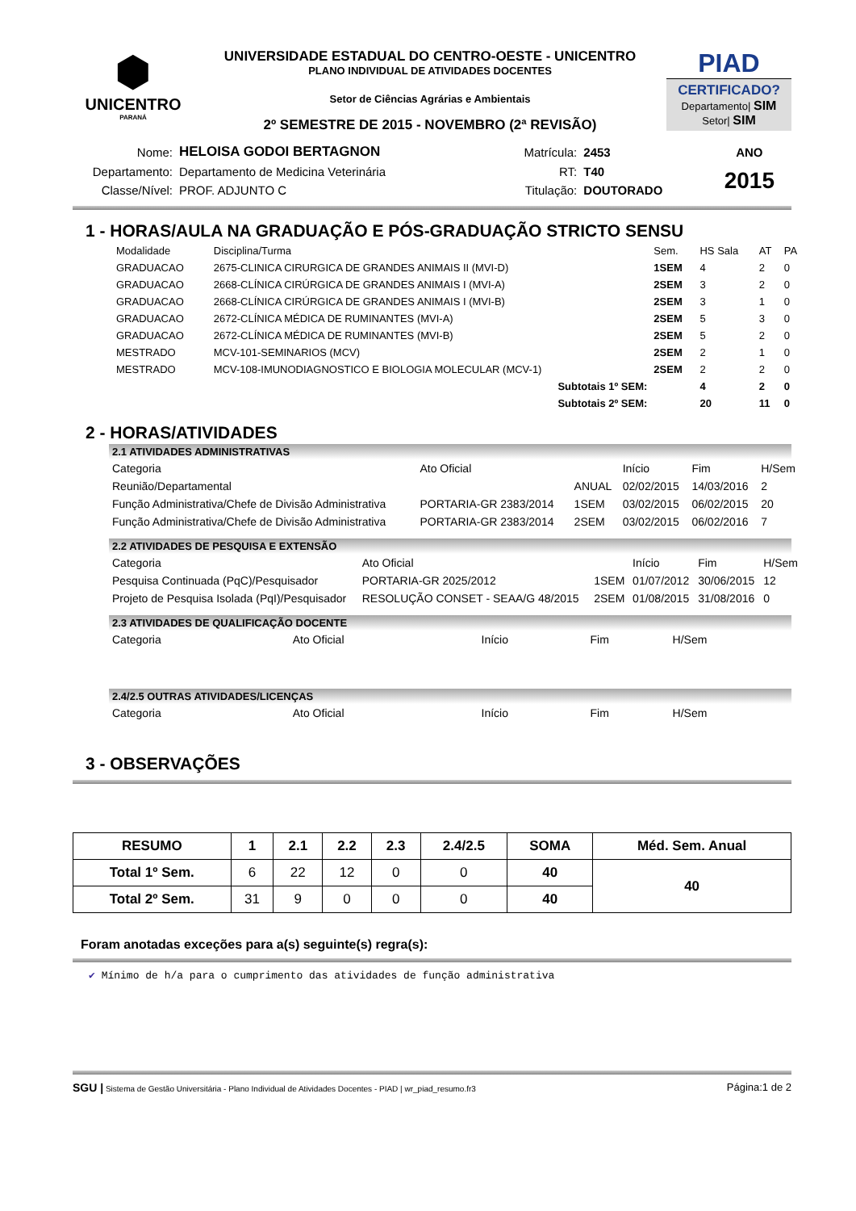⬢
UNICENTRO
PARANÁ
UNIVERSIDADE ESTADUAL DO CENTRO-OESTE - UNICENTRO
PLANO INDIVIDUAL DE ATIVIDADES DOCENTES
Setor de Ciências Agrárias e Ambientais
2º SEMESTRE DE 2015 - NOVEMBRO (2ª REVISÃO)
PIAD
CERTIFICADO?
Departamento| SIM
Setor| SIM
| Nome: | HELOISA GODOI BERTAGNON | Matrícula: | 2453 | ANO |
| Departamento: | Departamento de Medicina Veterinária | RT: | T40 | 2015 |
| Classe/Nível: | PROF. ADJUNTO C | Titulação: | DOUTORADO | |
1 - HORAS/AULA NA GRADUAÇÃO E PÓS-GRADUAÇÃO STRICTO SENSU
| Modalidade | Disciplina/Turma | Sem. | HS Sala | AT | PA |
| --- | --- | --- | --- | --- | --- |
| GRADUACAO | 2675-CLINICA CIRURGICA DE GRANDES ANIMAIS II (MVI-D) | 1SEM | 4 | 2 | 0 |
| GRADUACAO | 2668-CLÍNICA CIRÚRGICA DE GRANDES ANIMAIS I (MVI-A) | 2SEM | 3 | 2 | 0 |
| GRADUACAO | 2668-CLÍNICA CIRÚRGICA DE GRANDES ANIMAIS I (MVI-B) | 2SEM | 3 | 1 | 0 |
| GRADUACAO | 2672-CLÍNICA MÉDICA DE RUMINANTES (MVI-A) | 2SEM | 5 | 3 | 0 |
| GRADUACAO | 2672-CLÍNICA MÉDICA DE RUMINANTES (MVI-B) | 2SEM | 5 | 2 | 0 |
| MESTRADO | MCV-101-SEMINARIOS (MCV) | 2SEM | 2 | 1 | 0 |
| MESTRADO | MCV-108-IMUNODIAGNOSTICO E BIOLOGIA MOLECULAR (MCV-1) | 2SEM | 2 | 2 | 0 |
| | Subtotais 1º SEM: | | 4 | 2 | 0 |
| | Subtotais 2º SEM: | | 20 | 11 | 0 |
2 - HORAS/ATIVIDADES
2.1 ATIVIDADES ADMINISTRATIVAS
| Categoria | Ato Oficial | | Início | Fim | H/Sem |
| --- | --- | --- | --- | --- | --- |
| Reunião/Departamental | | ANUAL | 02/02/2015 | 14/03/2016 | 2 |
| Função Administrativa/Chefe de Divisão Administrativa | PORTARIA-GR 2383/2014 | 1SEM | 03/02/2015 | 06/02/2015 | 20 |
| Função Administrativa/Chefe de Divisão Administrativa | PORTARIA-GR 2383/2014 | 2SEM | 03/02/2015 | 06/02/2016 | 7 |
2.2 ATIVIDADES DE PESQUISA E EXTENSÃO
| Categoria | Ato Oficial | | Início | Fim | H/Sem |
| --- | --- | --- | --- | --- | --- |
| Pesquisa Continuada (PqC)/Pesquisador | PORTARIA-GR 2025/2012 | 1SEM | 01/07/2012 | 30/06/2015 | 12 |
| Projeto de Pesquisa Isolada (PqI)/Pesquisador | RESOLUÇÃO CONSET - SEAA/G 48/2015 | 2SEM | 01/08/2015 | 31/08/2016 | 0 |
2.3 ATIVIDADES DE QUALIFICAÇÃO DOCENTE
| Categoria | Ato Oficial | Início | Fim | H/Sem |
| --- | --- | --- | --- | --- |
2.4/2.5 OUTRAS ATIVIDADES/LICENÇAS
| Categoria | Ato Oficial | Início | Fim | H/Sem |
| --- | --- | --- | --- | --- |
3 - OBSERVAÇÕES
| RESUMO | 1 | 2.1 | 2.2 | 2.3 | 2.4/2.5 | SOMA | Méd. Sem. Anual |
| --- | --- | --- | --- | --- | --- | --- | --- |
| Total 1º Sem. | 6 | 22 | 12 | 0 | 0 | 40 | 40 |
| Total 2º Sem. | 31 | 9 | 0 | 0 | 0 | 40 | |
Foram anotadas exceções para a(s) seguinte(s) regra(s):
✔ Mínimo de h/a para o cumprimento das atividades de função administrativa
SGU | Sistema de Gestão Universitária - Plano Individual de Atividades Docentes - PIAD | wr_piad_resumo.fr3 Página:1 de 2